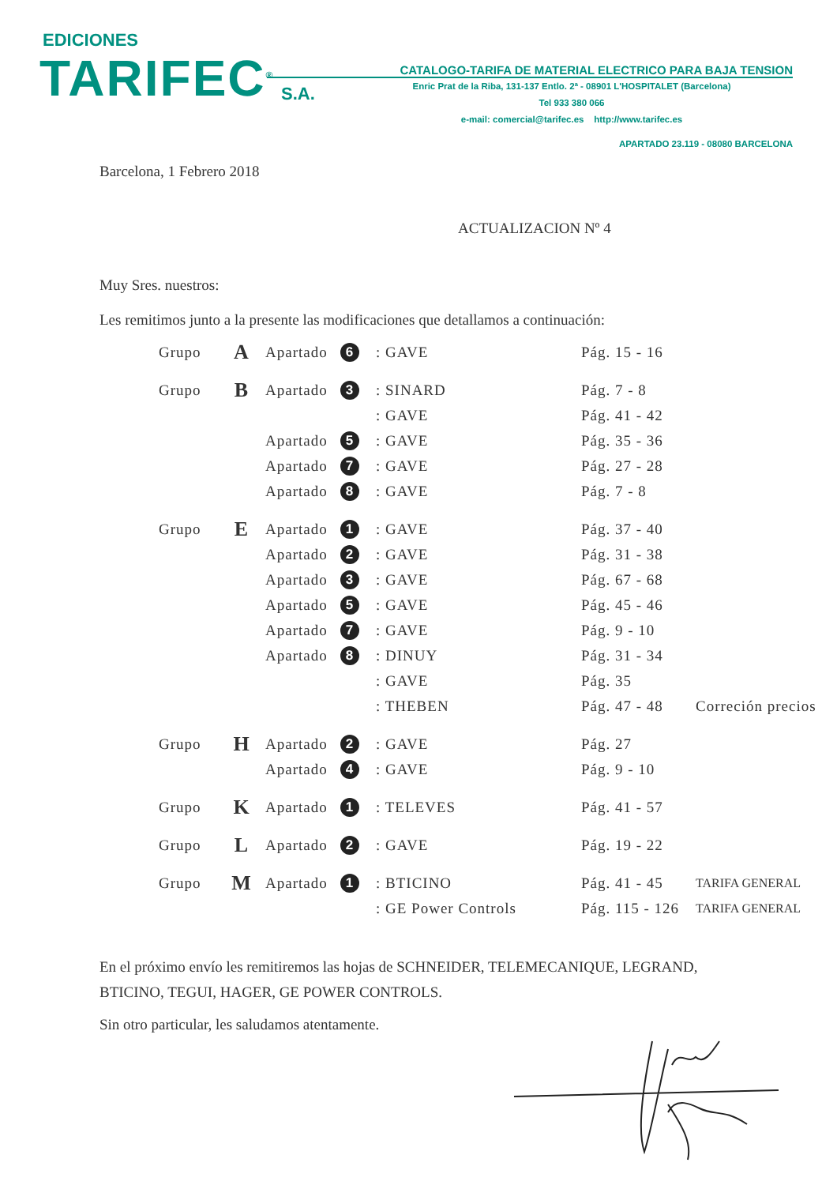EDICIONES
TARIFEC<sup>®</sup> S.A.
CATALOGO-TARIFA DE MATERIAL ELECTRICO PARA BAJA TENSION
Enric Prat de la Riba, 131-137 Entlo. 2ª - 08901 L'HOSPITALET (Barcelona)
Tel 933 380 066
e-mail: comercial@tarifec.es http://www.tarifec.es
APARTADO 23.119 - 08080 BARCELONA
Barcelona, 1 Febrero 2018
ACTUALIZACION Nº 4
Muy Sres. nuestros:
Les remitimos junto a la presente las modificaciones que detallamos a continuación:
| Grupo | A | Apartado | 6 | : GAVE | Pág. 15 - 16 | |
| Grupo | B | Apartado | 3 | : SINARD | Pág. 7 - 8 | |
| | | | | : GAVE | Pág. 41 - 42 | |
| | | Apartado | 5 | : GAVE | Pág. 35 - 36 | |
| | | Apartado | 7 | : GAVE | Pág. 27 - 28 | |
| | | Apartado | 8 | : GAVE | Pág. 7 - 8 | |
| Grupo | E | Apartado | 1 | : GAVE | Pág. 37 - 40 | |
| | | Apartado | 2 | : GAVE | Pág. 31 - 38 | |
| | | Apartado | 3 | : GAVE | Pág. 67 - 68 | |
| | | Apartado | 5 | : GAVE | Pág. 45 - 46 | |
| | | Apartado | 7 | : GAVE | Pág. 9 - 10 | |
| | | Apartado | 8 | : DINUY | Pág. 31 - 34 | |
| | | | | : GAVE | Pág. 35 | |
| | | | | : THEBEN | Pág. 47 - 48 | Correción precios |
| Grupo | H | Apartado | 2 | : GAVE | Pág. 27 | |
| | | Apartado | 4 | : GAVE | Pág. 9 - 10 | |
| Grupo | K | Apartado | 1 | : TELEVES | Pág. 41 - 57 | |
| Grupo | L | Apartado | 2 | : GAVE | Pág. 19 - 22 | |
| Grupo | M | Apartado | 1 | : BTICINO | Pág. 41 - 45 | TARIFA GENERAL |
| | | | | : GE Power Controls | Pág. 115 - 126 | TARIFA GENERAL |
En el próximo envío les remitiremos las hojas de SCHNEIDER, TELEMECANIQUE, LEGRAND, BTICINO, TEGUI, HAGER, GE POWER CONTROLS.
Sin otro particular, les saludamos atentamente.